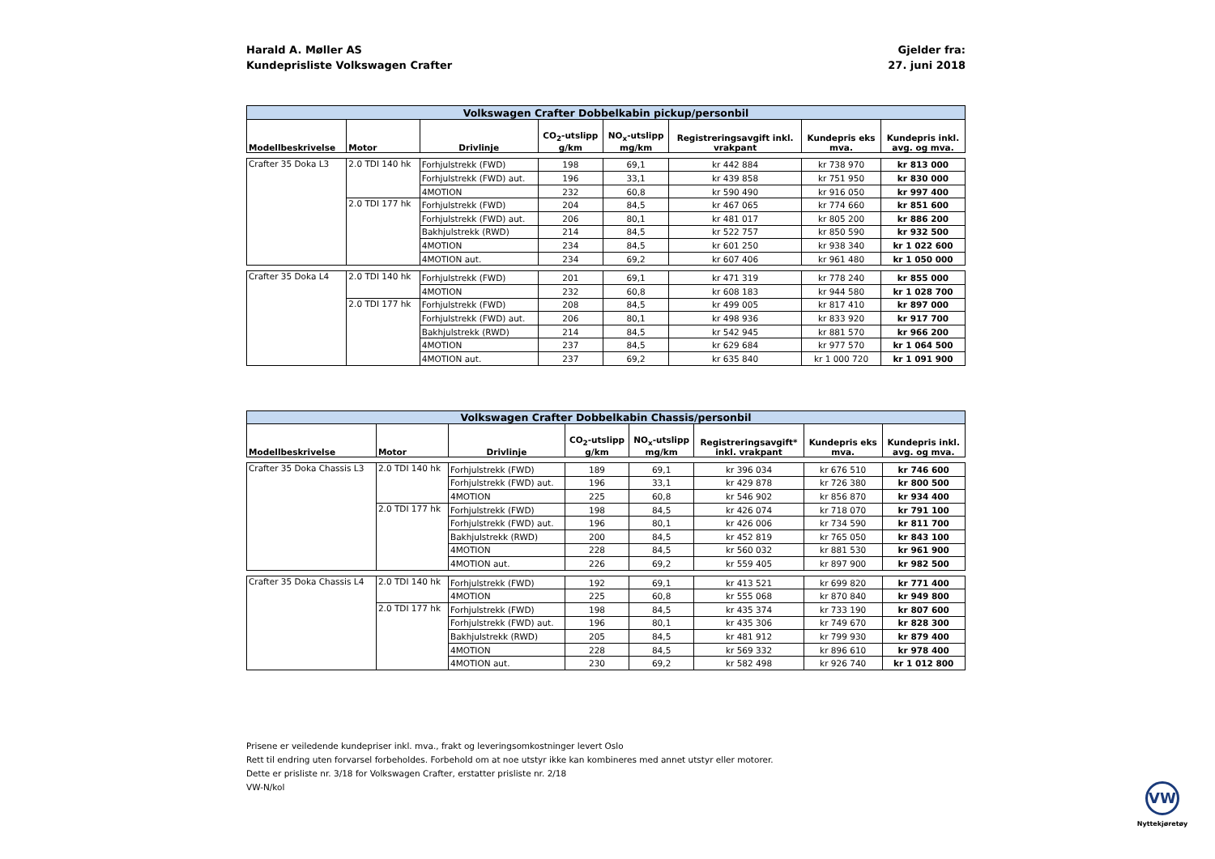Harald A. Møller AS
Kundeprisliste Volkswagen Crafter
Gjelder fra:
27. juni 2018
| Volkswagen Crafter Dobbelkabin pickup/personbil | | | | | | | |
| --- | --- | --- | --- | --- | --- | --- | --- |
| Modellbeskrivelse | Motor | Drivlinje | CO<sub>2</sub>-utslipp g/km | NO<sub>x</sub>-utslipp mg/km | Registreringsavgift inkl. vrakpant | Kundepris eks mva. | Kundepris inkl. avg. og mva. |
| Crafter 35 Doka L3 | 2.0 TDI 140 hk | Forhjulstrekk (FWD) | 198 | 69,1 | kr 442 884 | kr 738 970 | kr 813 000 |
| | | Forhjulstrekk (FWD) aut. | 196 | 33,1 | kr 439 858 | kr 751 950 | kr 830 000 |
| | | 4MOTION | 232 | 60,8 | kr 590 490 | kr 916 050 | kr 997 400 |
| | 2.0 TDI 177 hk | Forhjulstrekk (FWD) | 204 | 84,5 | kr 467 065 | kr 774 660 | kr 851 600 |
| | | Forhjulstrekk (FWD) aut. | 206 | 80,1 | kr 481 017 | kr 805 200 | kr 886 200 |
| | | Bakhjulstrekk (RWD) | 214 | 84,5 | kr 522 757 | kr 850 590 | kr 932 500 |
| | | 4MOTION | 234 | 84,5 | kr 601 250 | kr 938 340 | kr 1 022 600 |
| | | 4MOTION aut. | 234 | 69,2 | kr 607 406 | kr 961 480 | kr 1 050 000 |
| Crafter 35 Doka L4 | 2.0 TDI 140 hk | Forhjulstrekk (FWD) | 201 | 69,1 | kr 471 319 | kr 778 240 | kr 855 000 |
| | | 4MOTION | 232 | 60,8 | kr 608 183 | kr 944 580 | kr 1 028 700 |
| | 2.0 TDI 177 hk | Forhjulstrekk (FWD) | 208 | 84,5 | kr 499 005 | kr 817 410 | kr 897 000 |
| | | Forhjulstrekk (FWD) aut. | 206 | 80,1 | kr 498 936 | kr 833 920 | kr 917 700 |
| | | Bakhjulstrekk (RWD) | 214 | 84,5 | kr 542 945 | kr 881 570 | kr 966 200 |
| | | 4MOTION | 237 | 84,5 | kr 629 684 | kr 977 570 | kr 1 064 500 |
| | | 4MOTION aut. | 237 | 69,2 | kr 635 840 | kr 1 000 720 | kr 1 091 900 |
| Volkswagen Crafter Dobbelkabin Chassis/personbil | | | | | | | |
| --- | --- | --- | --- | --- | --- | --- | --- |
| Modellbeskrivelse | Motor | Drivlinje | CO<sub>2</sub>-utslipp g/km | NO<sub>x</sub>-utslipp mg/km | Registreringsavgift* inkl. vrakpant | Kundepris eks mva. | Kundepris inkl. avg. og mva. |
| Crafter 35 Doka Chassis L3 | 2.0 TDI 140 hk | Forhjulstrekk (FWD) | 189 | 69,1 | kr 396 034 | kr 676 510 | kr 746 600 |
| | | Forhjulstrekk (FWD) aut. | 196 | 33,1 | kr 429 878 | kr 726 380 | kr 800 500 |
| | | 4MOTION | 225 | 60,8 | kr 546 902 | kr 856 870 | kr 934 400 |
| | 2.0 TDI 177 hk | Forhjulstrekk (FWD) | 198 | 84,5 | kr 426 074 | kr 718 070 | kr 791 100 |
| | | Forhjulstrekk (FWD) aut. | 196 | 80,1 | kr 426 006 | kr 734 590 | kr 811 700 |
| | | Bakhjulstrekk (RWD) | 200 | 84,5 | kr 452 819 | kr 765 050 | kr 843 100 |
| | | 4MOTION | 228 | 84,5 | kr 560 032 | kr 881 530 | kr 961 900 |
| | | 4MOTION aut. | 226 | 69,2 | kr 559 405 | kr 897 900 | kr 982 500 |
| Crafter 35 Doka Chassis L4 | 2.0 TDI 140 hk | Forhjulstrekk (FWD) | 192 | 69,1 | kr 413 521 | kr 699 820 | kr 771 400 |
| | | 4MOTION | 225 | 60,8 | kr 555 068 | kr 870 840 | kr 949 800 |
| | 2.0 TDI 177 hk | Forhjulstrekk (FWD) | 198 | 84,5 | kr 435 374 | kr 733 190 | kr 807 600 |
| | | Forhjulstrekk (FWD) aut. | 196 | 80,1 | kr 435 306 | kr 749 670 | kr 828 300 |
| | | Bakhjulstrekk (RWD) | 205 | 84,5 | kr 481 912 | kr 799 930 | kr 879 400 |
| | | 4MOTION | 228 | 84,5 | kr 569 332 | kr 896 610 | kr 978 400 |
| | | 4MOTION aut. | 230 | 69,2 | kr 582 498 | kr 926 740 | kr 1 012 800 |
Prisene er veiledende kundepriser inkl. mva., frakt og leveringsomkostninger levert Oslo
Rett til endring uten forvarsel forbeholdes. Forbehold om at noe utstyr ikke kan kombineres med annet utstyr eller motorer.
Dette er prisliste nr. 3/18 for Volkswagen Crafter, erstatter prisliste nr. 2/18
VW-N/kol
VW
Nyttekjøretøy